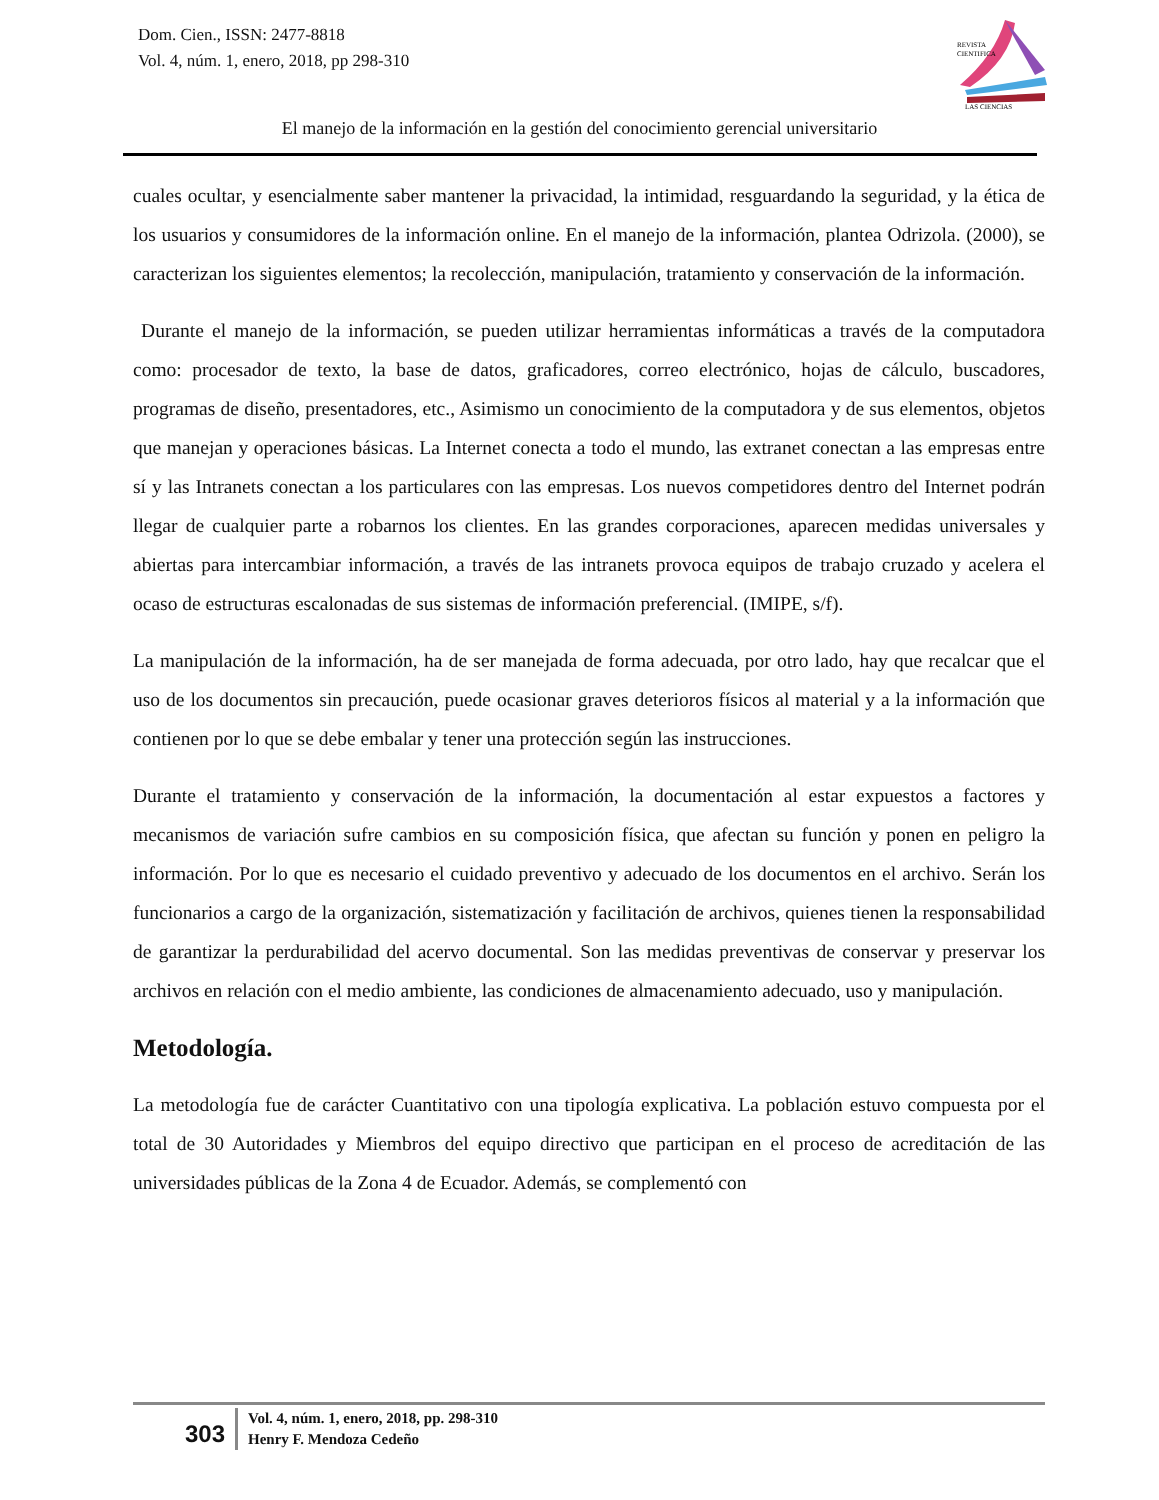Dom. Cien., ISSN: 2477-8818
Vol. 4, núm. 1, enero, 2018, pp 298-310
REVISTA
CIENTIFICA
LAS CIENCIAS
El manejo de la información en la gestión del conocimiento gerencial universitario
cuales ocultar, y esencialmente saber mantener la privacidad, la intimidad, resguardando la seguridad, y la ética de los usuarios y consumidores de la información online. En el manejo de la información, plantea Odrizola. (2000), se caracterizan los siguientes elementos; la recolección, manipulación, tratamiento y conservación de la información.
Durante el manejo de la información, se pueden utilizar herramientas informáticas a través de la computadora como: procesador de texto, la base de datos, graficadores, correo electrónico, hojas de cálculo, buscadores, programas de diseño, presentadores, etc., Asimismo un conocimiento de la computadora y de sus elementos, objetos que manejan y operaciones básicas. La Internet conecta a todo el mundo, las extranet conectan a las empresas entre sí y las Intranets conectan a los particulares con las empresas. Los nuevos competidores dentro del Internet podrán llegar de cualquier parte a robarnos los clientes. En las grandes corporaciones, aparecen medidas universales y abiertas para intercambiar información, a través de las intranets provoca equipos de trabajo cruzado y acelera el ocaso de estructuras escalonadas de sus sistemas de información preferencial. (IMIPE, s/f).
La manipulación de la información, ha de ser manejada de forma adecuada, por otro lado, hay que recalcar que el uso de los documentos sin precaución, puede ocasionar graves deterioros físicos al material y a la información que contienen por lo que se debe embalar y tener una protección según las instrucciones.
Durante el tratamiento y conservación de la información, la documentación al estar expuestos a factores y mecanismos de variación sufre cambios en su composición física, que afectan su función y ponen en peligro la información. Por lo que es necesario el cuidado preventivo y adecuado de los documentos en el archivo. Serán los funcionarios a cargo de la organización, sistematización y facilitación de archivos, quienes tienen la responsabilidad de garantizar la perdurabilidad del acervo documental. Son las medidas preventivas de conservar y preservar los archivos en relación con el medio ambiente, las condiciones de almacenamiento adecuado, uso y manipulación.
Metodología.
La metodología fue de carácter Cuantitativo con una tipología explicativa. La población estuvo compuesta por el total de 30 Autoridades y Miembros del equipo directivo que participan en el proceso de acreditación de las universidades públicas de la Zona 4 de Ecuador. Además, se complementó con
303
Vol. 4, núm. 1, enero, 2018, pp. 298-310
Henry F. Mendoza Cedeño